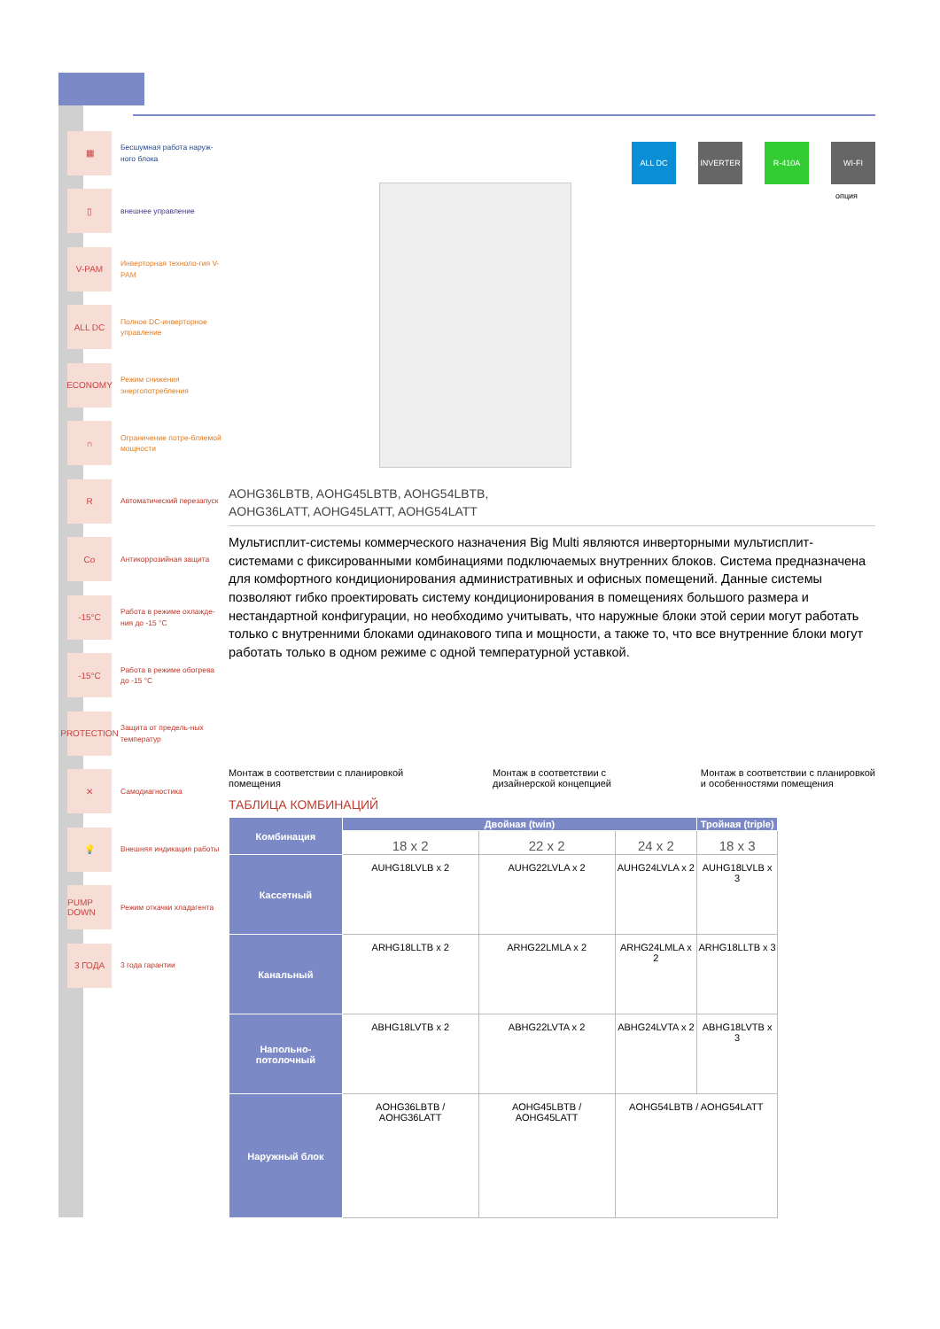▦
Бесшумная работа наруж-ного блока
▯
внешнее управление
V-PAM
Инверторная техноло-гия V-PAM
ALL DC
Полное DC-инверторное управление
ECONOMY
Режим снижения энергопотребления
∩
Ограничение потре-бляемой мощности
R
Автоматический перезапуск
Co
Антикоррозийная защита
-15°C
Работа в режиме охлажде-ния до -15 °C
-15°C
Работа в режиме обогрева до -15 °C
PROTECTION
Защита от предель-ных температур
✕
Самодиагностика
💡
Внешняя индикация работы
PUMP DOWN
Режим откачки хладагента
3 ГОДА
3 года гарантии
ALL DC INVERTER R-410A WI-FI
опция
AOHG36LBTB, AOHG45LBTB, AOHG54LBTB,
AOHG36LATT, AOHG45LATT, AOHG54LATT
Мультисплит-системы коммерческого назначения Big Multi являются инверторными мультисплит-системами с фиксированными комбинациями подключаемых внутренних блоков. Система предназначена для комфортного кондиционирования административных и офисных помещений. Данные системы позволяют гибко проектировать систему кондиционирования в помещениях большого размера и нестандартной конфигурации, но необходимо учитывать, что наружные блоки этой серии могут работать только с внутренними блоками одинакового типа и мощности, а также то, что все внутренние блоки могут работать только в одном режиме с одной температурной уставкой.
Монтаж в соответствии с планировкой
помещения
Монтаж в соответствии с
дизайнерской концепцией
Монтаж в соответствии с планировкой
и особенностями помещения
ТАБЛИЦА КОМБИНАЦИЙ
| Комбинация | Двойная (twin) | | | Тройная (triple) |
| --- | --- | --- | --- | --- |
| | 18 x 2 | 22 x 2 | 24 x 2 | 18 x 3 |
| Кассетный | AUHG18LVLB x 2 | AUHG22LVLA x 2 | AUHG24LVLA x 2 | AUHG18LVLB x 3 |
| Канальный | ARHG18LLTB x 2 | ARHG22LMLA x 2 | ARHG24LMLA x 2 | ARHG18LLTB x 3 |
| Напольно-потолочный | ABHG18LVTB x 2 | ABHG22LVTA x 2 | ABHG24LVTA x 2 | ABHG18LVTB x 3 |
| Наружный блок | AOHG36LBTB / AOHG36LATT | AOHG45LBTB / AOHG45LATT | AOHG54LBTB / AOHG54LATT | |